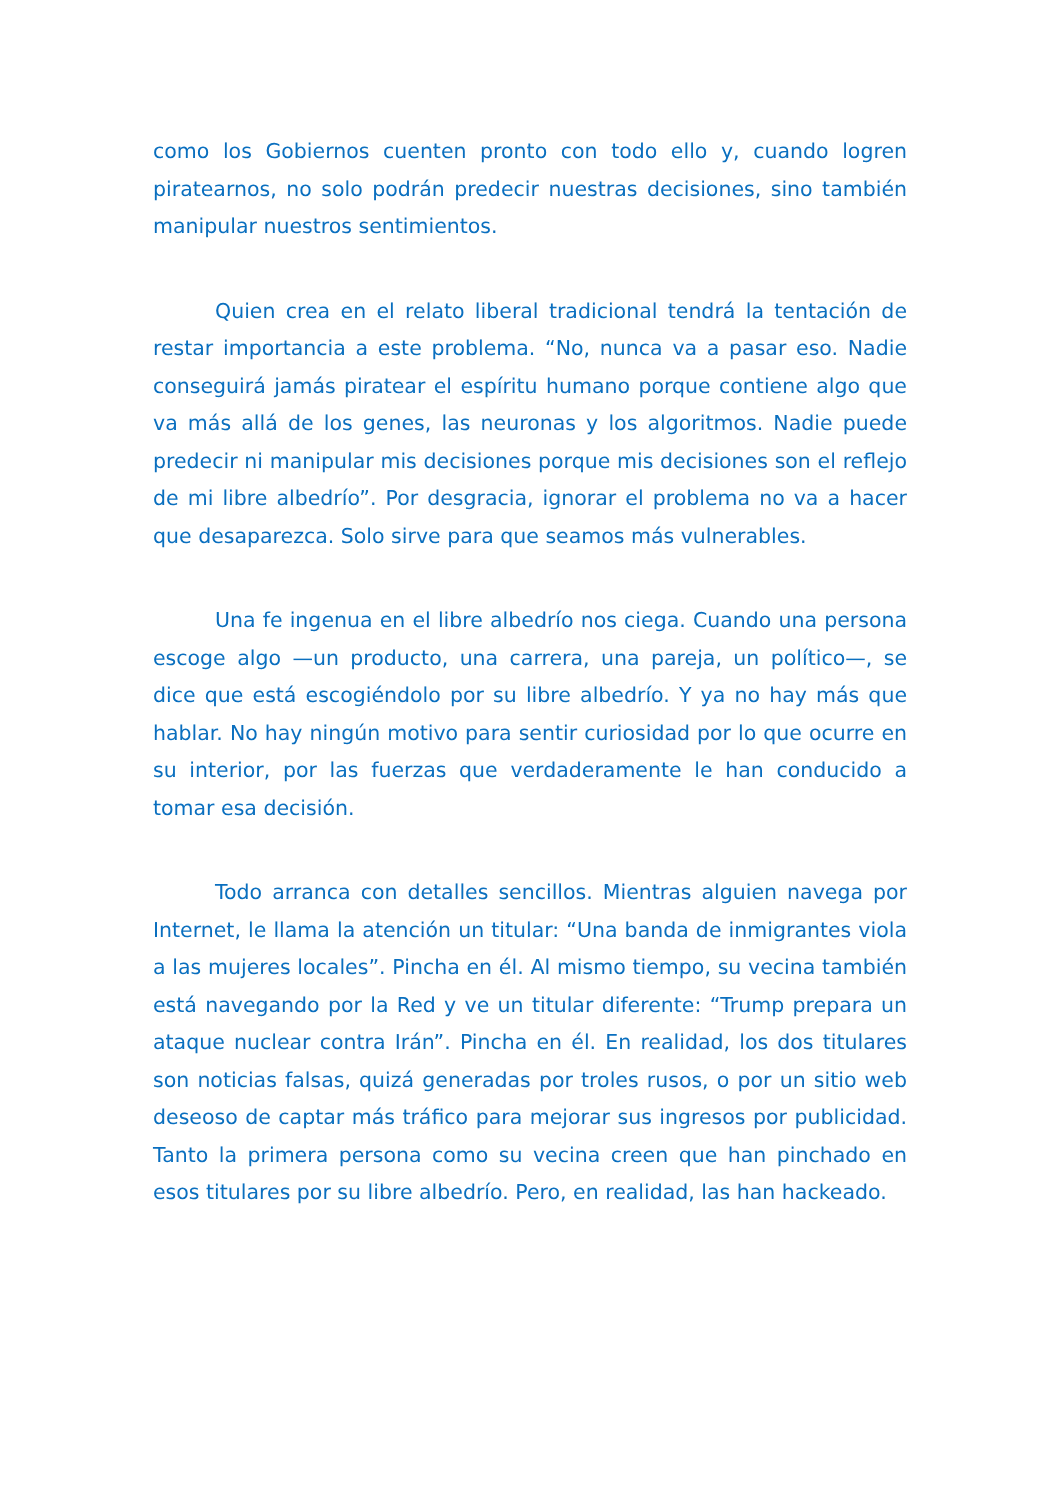como los Gobiernos cuenten pronto con todo ello y, cuando logren piratearnos, no solo podrán predecir nuestras decisiones, sino también manipular nuestros sentimientos.
Quien crea en el relato liberal tradicional tendrá la tentación de restar importancia a este problema. “No, nunca va a pasar eso. Nadie conseguirá jamás piratear el espíritu humano porque contiene algo que va más allá de los genes, las neuronas y los algoritmos. Nadie puede predecir ni manipular mis decisiones porque mis decisiones son el reflejo de mi libre albedrío”. Por desgracia, ignorar el problema no va a hacer que desaparezca. Solo sirve para que seamos más vulnerables.
Una fe ingenua en el libre albedrío nos ciega. Cuando una persona escoge algo —un producto, una carrera, una pareja, un político—, se dice que está escogiéndolo por su libre albedrío. Y ya no hay más que hablar. No hay ningún motivo para sentir curiosidad por lo que ocurre en su interior, por las fuerzas que verdaderamente le han conducido a tomar esa decisión.
Todo arranca con detalles sencillos. Mientras alguien navega por Internet, le llama la atención un titular: “Una banda de inmigrantes viola a las mujeres locales”. Pincha en él. Al mismo tiempo, su vecina también está navegando por la Red y ve un titular diferente: “Trump prepara un ataque nuclear contra Irán”. Pincha en él. En realidad, los dos titulares son noticias falsas, quizá generadas por troles rusos, o por un sitio web deseoso de captar más tráfico para mejorar sus ingresos por publicidad. Tanto la primera persona como su vecina creen que han pinchado en esos titulares por su libre albedrío. Pero, en realidad, las han hackeado.